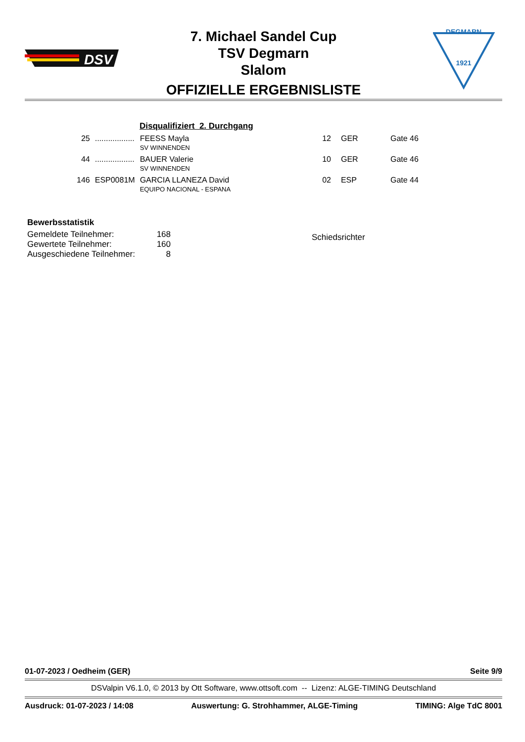DSV
DEGMARN
1921
7. Michael Sandel Cup
TSV Degmarn
Slalom
OFFIZIELLE ERGEBNISLISTE
Disqualifiziert 2. Durchgang
| 25 | .................. | FEESS Mayla SV WINNENDEN | 12 | GER | Gate 46 |
| 44 | .................. | BAUER Valerie SV WINNENDEN | 10 | GER | Gate 46 |
| 146 | ESP0081M | GARCIA LLANEZA David EQUIPO NACIONAL - ESPANA | 02 | ESP | Gate 44 |
Bewerbsstatistik
| Gemeldete Teilnehmer: | 168 |
| Gewertete Teilnehmer: | 160 |
| Ausgeschiedene Teilnehmer: | 8 |
Schiedsrichter
01-07-2023 / Oedheim (GER) Seite 9/9
DSValpin V6.1.0, © 2013 by Ott Software, www.ottsoft.com -- Lizenz: ALGE-TIMING Deutschland
Ausdruck: 01-07-2023 / 14:08 Auswertung: G. Strohhammer, ALGE-Timing TIMING: Alge TdC 8001